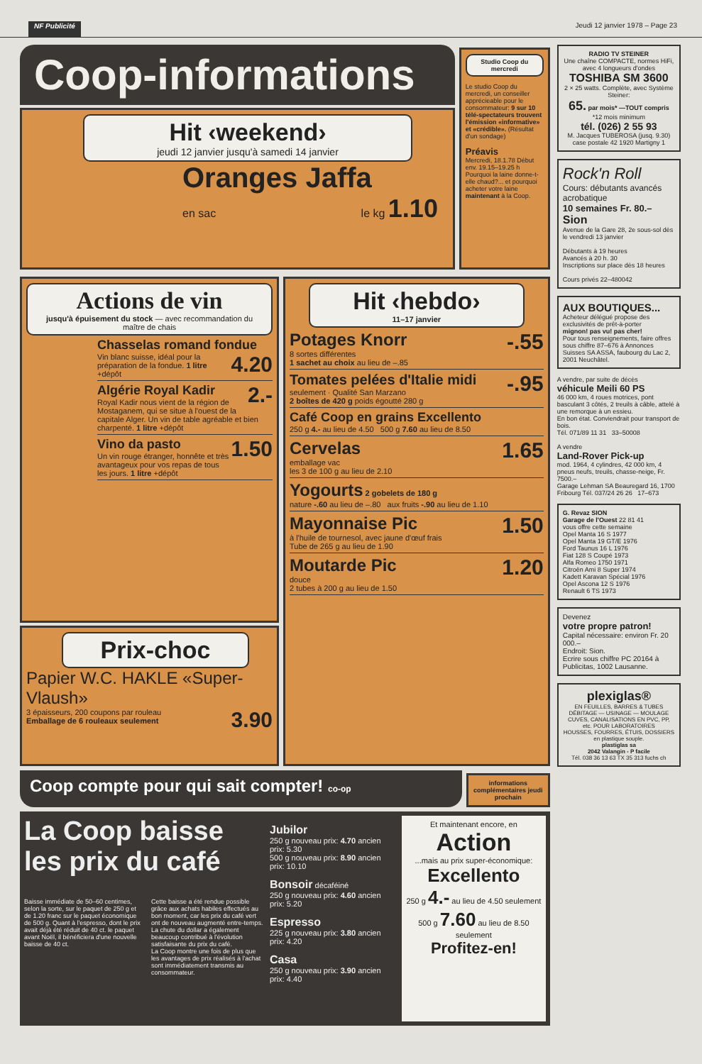NF Publicité Jeudi 12 janvier 1978 – Page 23
Coop-informations
Hit ‹weekend›
jeudi 12 janvier jusqu'à samedi 14 janvier
Oranges Jaffa
en sac le kg 1.10
Studio Coop du mercredi
Le studio Coop du mercredi, un conseiller apprécieable pour le consommateur: 9 sur 10 télé-spectateurs trouvent l'émission «informative» et «crédible». (Résultat d'un sondage)
Préavis
Mercredi, 18.1.78 Début env. 19.15–19.25 h Pourquoi la laine donne-t-elle chaud?... et pourquoi acheter votre laine maintenant à la Coop.
Actions de vin
jusqu'à épuisement du stock — avec recommandation du maître de chais
Chasselas romand fondue 4.20
Vin blanc suisse, idéal pour la préparation de la fondue. 1 litre +dépôt
Algérie Royal Kadir 2.-
Royal Kadir nous vient de la région de Mostaganem, qui se situe à l'ouest de la capitale Alger. Un vin de table agréable et bien charpenté. 1 litre +dépôt
Vino da pasto 1.50
Un vin rouge étranger, honnête et très avantageux pour vos repas de tous les jours. 1 litre +dépôt
Prix-choc
Papier W.C. HAKLE «Super-Vlaush»
3.90 3 épaisseurs, 200 coupons par rouleau
Emballage de 6 rouleaux seulement
Hit ‹hebdo›
11–17 janvier
-.55 Potages Knorr
8 sortes différentes
1 sachet au choix au lieu de –.85
-.95 Tomates pelées d'Italie midi seulement · Qualité San Marzano
2 boîtes de 420 g poids égoutté 280 g
Café Coop en grains Excellento
250 g 4.- au lieu de 4.50 500 g 7.60 au lieu de 8.50
1.65 Cervelas
emballage vac
les 3 de 100 g au lieu de 2.10
Yogourts 2 gobelets de 180 g
nature -.60 au lieu de –.80 aux fruits -.90 au lieu de 1.10
1.50 Mayonnaise Pic
à l'huile de tournesol, avec jaune d'œuf frais
Tube de 265 g au lieu de 1.90
1.20 Moutarde Pic
douce
2 tubes à 200 g au lieu de 1.50
Coop compte pour qui sait compter! co-op
informations complémentaires jeudi prochain
La Coop baisse les prix du café
Baisse immédiate de 50–60 centimes, selon la sorte, sur le paquet de 250 g et de 1.20 franc sur le paquet économique de 500 g. Quant à l'espresso, dont le prix avait déjà été réduit de 40 ct. le paquet avant Noël, il bénéficiera d'une nouvelle baisse de 40 ct.
Cette baisse a été rendue possible grâce aux achats habiles effectués au bon moment, car les prix du café vert ont de nouveau augmenté entre-temps. La chute du dollar a également beaucoup contribué à l'évolution satisfaisante du prix du café.
La Coop montre une fois de plus que les avantages de prix réalisés à l'achat sont immédiatement transmis au consommateur.
Jubilor
250 g nouveau prix: 4.70 ancien prix: 5.30
500 g nouveau prix: 8.90 ancien prix: 10.10
Bonsoir décaféiné
250 g nouveau prix: 4.60 ancien prix: 5.20
Espresso
225 g nouveau prix: 3.80 ancien prix: 4.20
Casa
250 g nouveau prix: 3.90 ancien prix: 4.40
Et maintenant encore, en
Action
...mais au prix super-économique:
Excellento
250 g 4.- au lieu de 4.50 seulement
500 g 7.60 au lieu de 8.50 seulement
Profitez-en!
RADIO TV STEINER
Une chaîne COMPACTE, normes HiFi, avec 4 longueurs d'ondes
TOSHIBA SM 3600
2 × 25 watts. Complète, avec Système Steiner:
65. par mois* —TOUT compris
*12 mois minimum
tél. (026) 2 55 93
M. Jacques TUBEROSA (jusq. 9.30) case postale 42 1920 Martigny 1
Rock'n Roll
Cours: débutants avancés acrobatique
10 semaines Fr. 80.–
Sion
Avenue de la Gare 28, 2e sous-sol dès le vendredi 13 janvier
Débutants à 19 heures
Avancés à 20 h. 30
Inscriptions sur place dès 18 heures
Cours privés 22–480042
AUX BOUTIQUES...
Acheteur délégué propose des exclusivités de prêt-à-porter
mignon! pas vu! pas cher!
Pour tous renseignements, faire offres sous chiffre 87–676 à Annonces Suisses SA ASSA, faubourg du Lac 2, 2001 Neuchâtel.
A vendre, par suite de décès
véhicule Meili 60 PS
46 000 km, 4 roues motrices, pont basculant 3 côtés, 2 treuils à câble, attelé à une remorque à un essieu.
En bon état. Conviendrait pour transport de bois.
Tél. 071/89 11 31 33–50008
A vendre
Land-Rover Pick-up
mod. 1964, 4 cylindres, 42 000 km, 4 pneus neufs, treuils, chasse-neige, Fr. 7500.–
Garage Lehman SA Beauregard 16, 1700 Fribourg Tél. 037/24 26 26 17–673
G. Revaz SION
Garage de l'Ouest 22 81 41
vous offre cette semaine
Opel Manta 16 S 1977
Opel Manta 19 GT/E 1976
Ford Taunus 16 L 1976
Fiat 128 S Coupé 1973
Alfa Romeo 1750 1971
Citroën Ami 8 Super 1974
Kadett Karavan Spécial 1976
Opel Ascona 12 S 1976
Renault 6 TS 1973
Devenez
votre propre patron!
Capital nécessaire: environ Fr. 20 000.–
Endroit: Sion.
Ecrire sous chiffre PC 20164 à Publicitas, 1002 Lausanne.
plexiglas®
EN FEUILLES, BARRES & TUBES
DÉBITAGE — USINAGE — MOULAGE
CUVES, CANALISATIONS EN PVC, PP, etc. POUR LABORATOIRES
HOUSSES, FOURRES, ÉTUIS, DOSSIERS en plastique souple.
plastiglas sa
2042 Valangin - P facile
Tél. 038 36 13 63 TX 35 313 fuchs ch